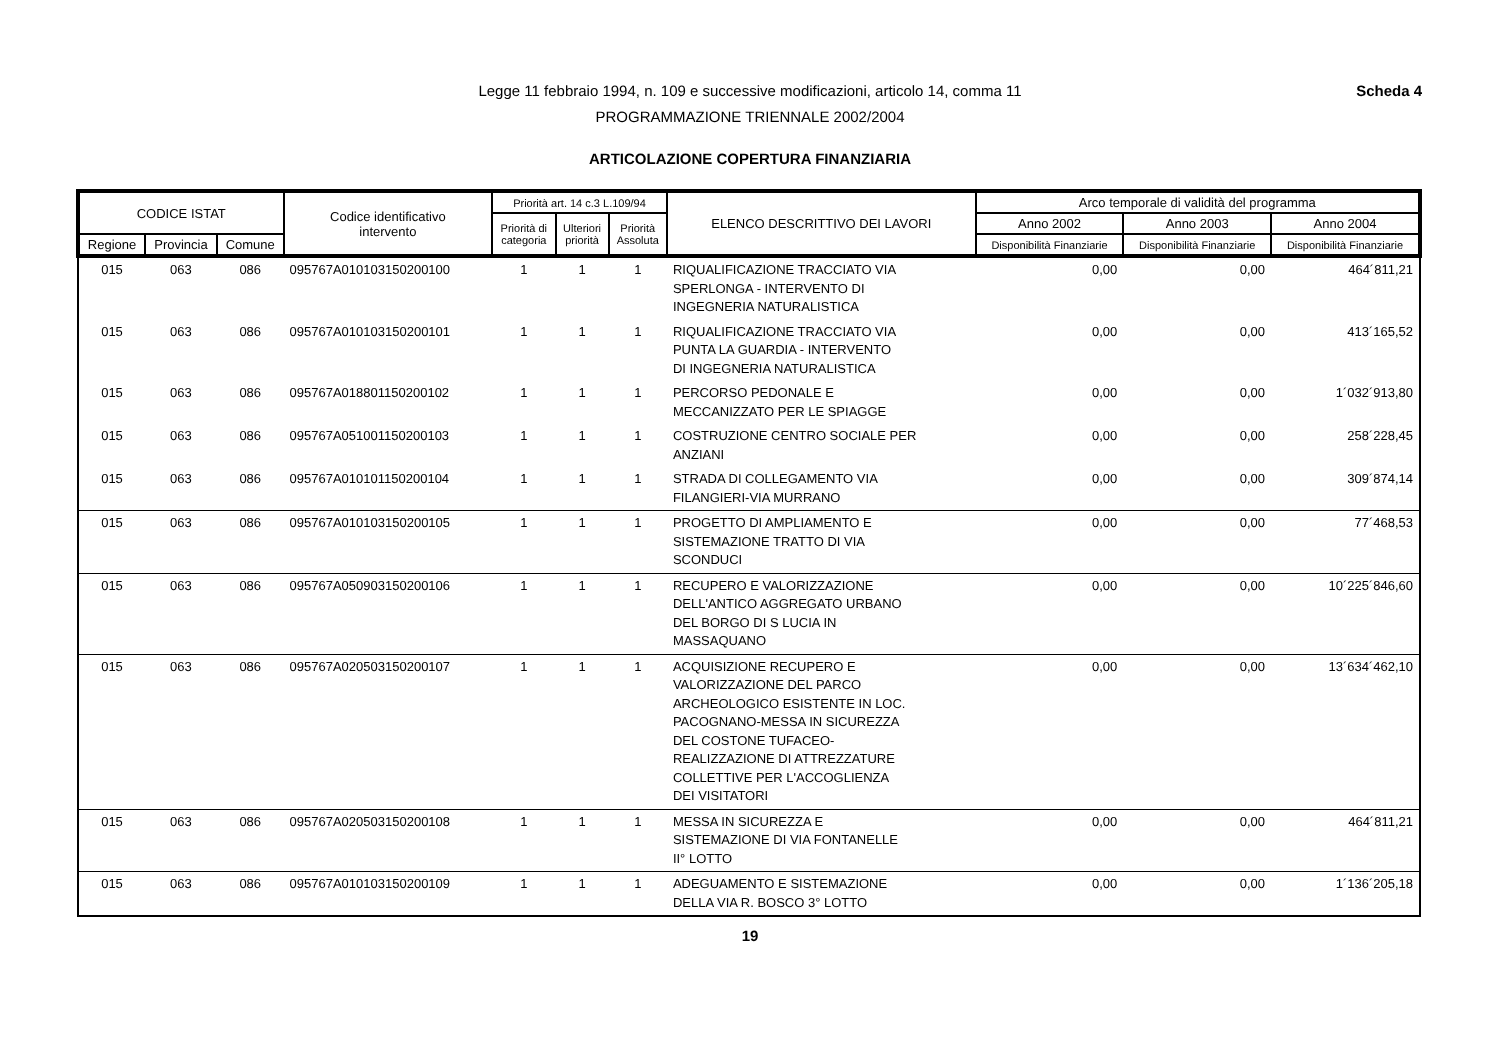Scheda 4
Legge 11 febbraio 1994, n. 109 e successive modificazioni, articolo 14, comma 11
PROGRAMMAZIONE TRIENNALE 2002/2004
ARTICOLAZIONE COPERTURA FINANZIARIA
| CODICE ISTAT | | | Codice identificativo intervento | Priorità art. 14 c.3 L.109/94 | | | ELENCO DESCRITTIVO DEI LAVORI | Arco temporale di validità del programma | | |
| --- | --- | --- | --- | --- | --- | --- | --- | --- | --- | --- |
| | | | | Priorità di categoria | Ulteriori priorità | Priorità Assoluta | | Anno 2002 | Anno 2003 | Anno 2004 |
| Regione | Provincia | Comune | | | | | | Disponibilità Finanziarie | Disponibilità Finanziarie | Disponibilità Finanziarie |
| 015 | 063 | 086 | 095767A010103150200100 | 1 | 1 | 1 | RIQUALIFICAZIONE TRACCIATO VIA SPERLONGA - INTERVENTO DI INGEGNERIA NATURALISTICA | 0,00 | 0,00 | 464´811,21 |
| 015 | 063 | 086 | 095767A010103150200101 | 1 | 1 | 1 | RIQUALIFICAZIONE TRACCIATO VIA PUNTA LA GUARDIA - INTERVENTO DI INGEGNERIA NATURALISTICA | 0,00 | 0,00 | 413´165,52 |
| 015 | 063 | 086 | 095767A018801150200102 | 1 | 1 | 1 | PERCORSO PEDONALE E MECCANIZZATO PER LE SPIAGGE | 0,00 | 0,00 | 1´032´913,80 |
| 015 | 063 | 086 | 095767A051001150200103 | 1 | 1 | 1 | COSTRUZIONE CENTRO SOCIALE PER ANZIANI | 0,00 | 0,00 | 258´228,45 |
| 015 | 063 | 086 | 095767A010101150200104 | 1 | 1 | 1 | STRADA DI COLLEGAMENTO VIA FILANGIERI-VIA MURRANO | 0,00 | 0,00 | 309´874,14 |
| 015 | 063 | 086 | 095767A010103150200105 | 1 | 1 | 1 | PROGETTO DI AMPLIAMENTO E SISTEMAZIONE TRATTO DI VIA SCONDUCI | 0,00 | 0,00 | 77´468,53 |
| 015 | 063 | 086 | 095767A050903150200106 | 1 | 1 | 1 | RECUPERO E VALORIZZAZIONE DELL'ANTICO AGGREGATO URBANO DEL BORGO DI S LUCIA IN MASSAQUANO | 0,00 | 0,00 | 10´225´846,60 |
| 015 | 063 | 086 | 095767A020503150200107 | 1 | 1 | 1 | ACQUISIZIONE RECUPERO E VALORIZZAZIONE DEL PARCO ARCHEOLOGICO ESISTENTE IN LOC. PACOGNANO-MESSA IN SICUREZZA DEL COSTONE TUFACEO- REALIZZAZIONE DI ATTREZZATURE COLLETTIVE PER L'ACCOGLIENZA DEI VISITATORI | 0,00 | 0,00 | 13´634´462,10 |
| 015 | 063 | 086 | 095767A020503150200108 | 1 | 1 | 1 | MESSA IN SICUREZZA E SISTEMAZIONE DI VIA FONTANELLE II° LOTTO | 0,00 | 0,00 | 464´811,21 |
| 015 | 063 | 086 | 095767A010103150200109 | 1 | 1 | 1 | ADEGUAMENTO E SISTEMAZIONE DELLA VIA R. BOSCO 3° LOTTO | 0,00 | 0,00 | 1´136´205,18 |
19